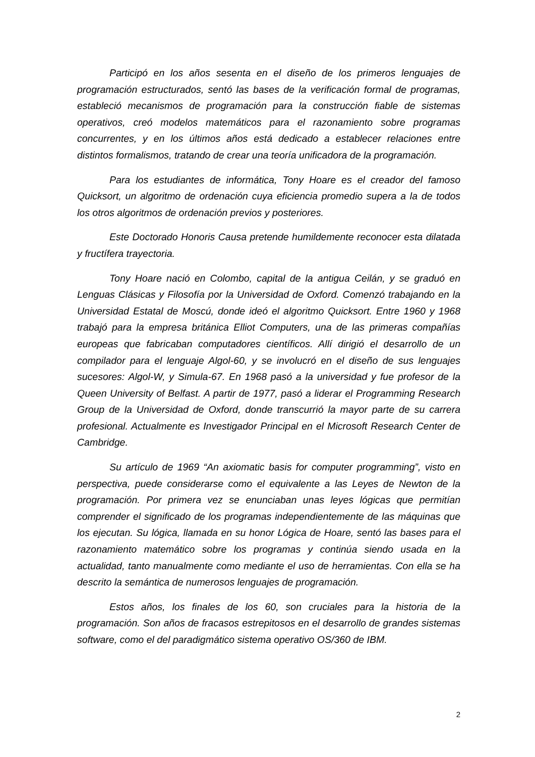Participó en los años sesenta en el diseño de los primeros lenguajes de programación estructurados, sentó las bases de la verificación formal de programas, estableció mecanismos de programación para la construcción fiable de sistemas operativos, creó modelos matemáticos para el razonamiento sobre programas concurrentes, y en los últimos años está dedicado a establecer relaciones entre distintos formalismos, tratando de crear una teoría unificadora de la programación.
Para los estudiantes de informática, Tony Hoare es el creador del famoso Quicksort, un algoritmo de ordenación cuya eficiencia promedio supera a la de todos los otros algoritmos de ordenación previos y posteriores.
Este Doctorado Honoris Causa pretende humildemente reconocer esta dilatada y fructífera trayectoria.
Tony Hoare nació en Colombo, capital de la antigua Ceilán, y se graduó en Lenguas Clásicas y Filosofía por la Universidad de Oxford. Comenzó trabajando en la Universidad Estatal de Moscú, donde ideó el algoritmo Quicksort. Entre 1960 y 1968 trabajó para la empresa británica Elliot Computers, una de las primeras compañías europeas que fabricaban computadores científicos. Allí dirigió el desarrollo de un compilador para el lenguaje Algol-60, y se involucró en el diseño de sus lenguajes sucesores: Algol-W, y Simula-67. En 1968 pasó a la universidad y fue profesor de la Queen University of Belfast. A partir de 1977, pasó a liderar el Programming Research Group de la Universidad de Oxford, donde transcurrió la mayor parte de su carrera profesional. Actualmente es Investigador Principal en el Microsoft Research Center de Cambridge.
Su artículo de 1969 “An axiomatic basis for computer programming”, visto en perspectiva, puede considerarse como el equivalente a las Leyes de Newton de la programación. Por primera vez se enunciaban unas leyes lógicas que permitían comprender el significado de los programas independientemente de las máquinas que los ejecutan. Su lógica, llamada en su honor Lógica de Hoare, sentó las bases para el razonamiento matemático sobre los programas y continúa siendo usada en la actualidad, tanto manualmente como mediante el uso de herramientas. Con ella se ha descrito la semántica de numerosos lenguajes de programación.
Estos años, los finales de los 60, son cruciales para la historia de la programación. Son años de fracasos estrepitosos en el desarrollo de grandes sistemas software, como el del paradigmático sistema operativo OS/360 de IBM.
2